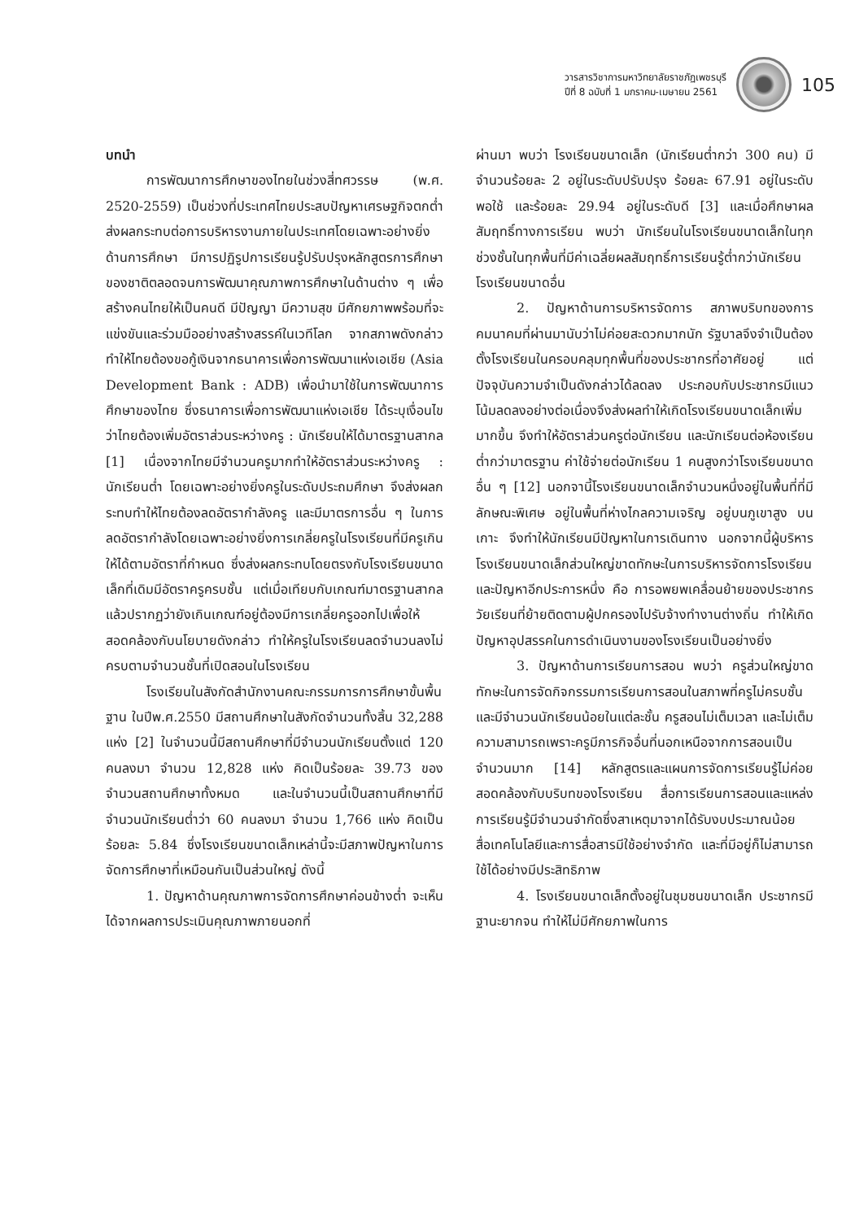วารสารวิชาการมหาวิทยาลัยราชภัฏเพชรบุรี
ปีที่ 8 ฉบับที่ 1 มกราคม-เมษายน 2561
105
บทนำ
การพัฒนาการศึกษาของไทยในช่วงสี่ทศวรรษ (พ.ศ. 2520-2559) เป็นช่วงที่ประเทศไทยประสบปัญหาเศรษฐกิจตกต่ำ ส่งผลกระทบต่อการบริหารงานภายในประเทศโดยเฉพาะอย่างยิ่งด้านการศึกษา มีการปฏิรูปการเรียนรู้ปรับปรุงหลักสูตรการศึกษาของชาติตลอดจนการพัฒนาคุณภาพการศึกษาในด้านต่าง ๆ เพื่อสร้างคนไทยให้เป็นคนดี มีปัญญา มีความสุข มีศักยภาพพร้อมที่จะแข่งขันและร่วมมืออย่างสร้างสรรค์ในเวทีโลก จากสภาพดังกล่าวทำให้ไทยต้องขอกู้เงินจากธนาคารเพื่อการพัฒนาแห่งเอเชีย (Asia Development Bank : ADB) เพื่อนำมาใช้ในการพัฒนาการศึกษาของไทย ซึ่งธนาคารเพื่อการพัฒนาแห่งเอเชีย ได้ระบุเงื่อนไขว่าไทยต้องเพิ่มอัตราส่วนระหว่างครู : นักเรียนให้ได้มาตรฐานสากล [1] เนื่องจากไทยมีจำนวนครูมากทำให้อัตราส่วนระหว่างครู : นักเรียนต่ำ โดยเฉพาะอย่างยิ่งครูในระดับประถมศึกษา จึงส่งผลกระทบทำให้ไทยต้องลดอัตรากำลังครู และมีมาตรการอื่น ๆ ในการลดอัตรากำลังโดยเฉพาะอย่างยิ่งการเกลี่ยครูในโรงเรียนที่มีครูเกินให้ได้ตามอัตราที่กำหนด ซึ่งส่งผลกระทบโดยตรงกับโรงเรียนขนาดเล็กที่เดิมมีอัตราครูครบชั้น แต่เมื่อเทียบกับเกณฑ์มาตรฐานสากลแล้วปรากฏว่ายังเกินเกณฑ์อยู่ต้องมีการเกลี่ยครูออกไปเพื่อให้สอดคล้องกับนโยบายดังกล่าว ทำให้ครูในโรงเรียนลดจำนวนลงไม่ครบตามจำนวนชั้นที่เปิดสอนในโรงเรียน
โรงเรียนในสังกัดสำนักงานคณะกรรมการการศึกษาขั้นพื้นฐาน ในปีพ.ศ.2550 มีสถานศึกษาในสังกัดจำนวนทั้งสิ้น 32,288 แห่ง [2] ในจำนวนนี้มีสถานศึกษาที่มีจำนวนนักเรียนตั้งแต่ 120 คนลงมา จำนวน 12,828 แห่ง คิดเป็นร้อยละ 39.73 ของจำนวนสถานศึกษาทั้งหมด และในจำนวนนี้เป็นสถานศึกษาที่มีจำนวนนักเรียนต่ำว่า 60 คนลงมา จำนวน 1,766 แห่ง คิดเป็นร้อยละ 5.84 ซึ่งโรงเรียนขนาดเล็กเหล่านี้จะมีสภาพปัญหาในการจัดการศึกษาที่เหมือนกันเป็นส่วนใหญ่ ดังนี้
1. ปัญหาด้านคุณภาพการจัดการศึกษาค่อนข้างต่ำ จะเห็นได้จากผลการประเมินคุณภาพภายนอกที่
ผ่านมา พบว่า โรงเรียนขนาดเล็ก (นักเรียนต่ำกว่า 300 คน) มีจำนวนร้อยละ 2 อยู่ในระดับปรับปรุง ร้อยละ 67.91 อยู่ในระดับพอใช้ และร้อยละ 29.94 อยู่ในระดับดี [3] และเมื่อศึกษาผลสัมฤทธิ์ทางการเรียน พบว่า นักเรียนในโรงเรียนขนาดเล็กในทุกช่วงชั้นในทุกพื้นที่มีค่าเฉลี่ยผลสัมฤทธิ์การเรียนรู้ต่ำกว่านักเรียนโรงเรียนขนาดอื่น
2. ปัญหาด้านการบริหารจัดการ สภาพบริบทของการคมนาคมที่ผ่านมานับว่าไม่ค่อยสะดวกมากนัก รัฐบาลจึงจำเป็นต้องตั้งโรงเรียนในครอบคลุมทุกพื้นที่ของประชากรที่อาศัยอยู่ แต่ปัจจุบันความจำเป็นดังกล่าวได้ลดลง ประกอบกับประชากรมีแนวโน้มลดลงอย่างต่อเนื่องจึงส่งผลทำให้เกิดโรงเรียนขนาดเล็กเพิ่มมากขึ้น จึงทำให้อัตราส่วนครูต่อนักเรียน และนักเรียนต่อห้องเรียนต่ำกว่ามาตรฐาน ค่าใช้จ่ายต่อนักเรียน 1 คนสูงกว่าโรงเรียนขนาดอื่น ๆ [12] นอกจานี้โรงเรียนขนาดเล็กจำนวนหนึ่งอยู่ในพื้นที่ที่มีลักษณะพิเศษ อยู่ในพื้นที่ห่างไกลความเจริญ อยู่บนภูเขาสูง บนเกาะ จึงทำให้นักเรียนมีปัญหาในการเดินทาง นอกจากนี้ผู้บริหารโรงเรียนขนาดเล็กส่วนใหญ่ขาดทักษะในการบริหารจัดการโรงเรียน และปัญหาอีกประการหนึ่ง คือ การอพยพเคลื่อนย้ายของประชากรวัยเรียนที่ย้ายติดตามผู้ปกครองไปรับจ้างทำงานต่างถิ่น ทำให้เกิดปัญหาอุปสรรคในการดำเนินงานของโรงเรียนเป็นอย่างยิ่ง
3. ปัญหาด้านการเรียนการสอน พบว่า ครูส่วนใหญ่ขาดทักษะในการจัดกิจกรรมการเรียนการสอนในสภาพที่ครูไม่ครบชั้น และมีจำนวนนักเรียนน้อยในแต่ละชั้น ครูสอนไม่เต็มเวลา และไม่เต็มความสามารถเพราะครูมีภารกิจอื่นที่นอกเหนือจากการสอนเป็นจำนวนมาก [14] หลักสูตรและแผนการจัดการเรียนรู้ไม่ค่อยสอดคล้องกับบริบทของโรงเรียน สื่อการเรียนการสอนและแหล่งการเรียนรู้มีจำนวนจำกัดซึ่งสาเหตุมาจากได้รับงบประมาณน้อย สื่อเทคโนโลยีและการสื่อสารมีใช้อย่างจำกัด และที่มีอยู่ก็ไม่สามารถใช้ได้อย่างมีประสิทธิภาพ
4. โรงเรียนขนาดเล็กตั้งอยู่ในชุมชนขนาดเล็ก ประชากรมีฐานะยากจน ทำให้ไม่มีศักยภาพในการ